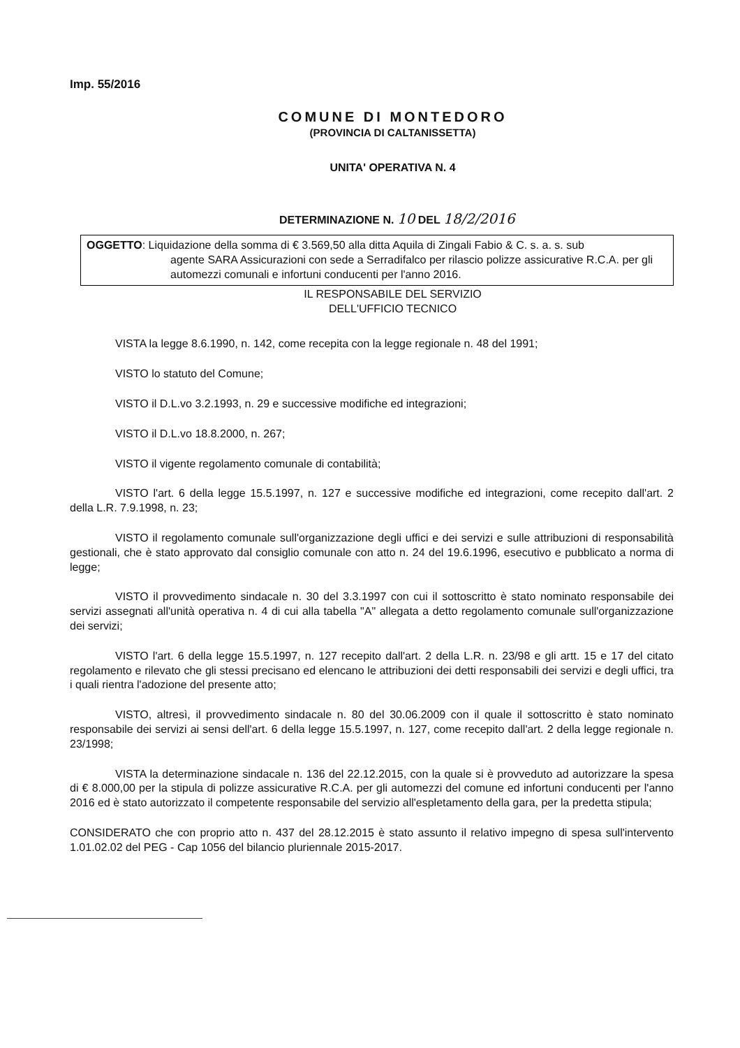Imp. 55/2016
COMUNE DI MONTEDORO
(PROVINCIA DI CALTANISSETTA)
UNITA' OPERATIVA N. 4
DETERMINAZIONE N. 10 DEL 18/2/2016
OGGETTO: Liquidazione della somma di € 3.569,50 alla ditta Aquila di Zingali Fabio & C. s. a. s. sub
agente SARA Assicurazioni con sede a Serradifalco per rilascio polizze assicurative R.C.A. per gli automezzi comunali e infortuni conducenti per l'anno 2016.
IL RESPONSABILE DEL SERVIZIO
DELL'UFFICIO TECNICO
VISTA la legge 8.6.1990, n. 142, come recepita con la legge regionale n. 48 del 1991;
VISTO lo statuto del Comune;
VISTO il D.L.vo 3.2.1993, n. 29 e successive modifiche ed integrazioni;
VISTO il D.L.vo 18.8.2000, n. 267;
VISTO il vigente regolamento comunale di contabilità;
VISTO l'art. 6 della legge 15.5.1997, n. 127 e successive modifiche ed integrazioni, come recepito dall'art. 2 della L.R. 7.9.1998, n. 23;
VISTO il regolamento comunale sull'organizzazione degli uffici e dei servizi e sulle attribuzioni di responsabilità gestionali, che è stato approvato dal consiglio comunale con atto n. 24 del 19.6.1996, esecutivo e pubblicato a norma di legge;
VISTO il provvedimento sindacale n. 30 del 3.3.1997 con cui il sottoscritto è stato nominato responsabile dei servizi assegnati all'unità operativa n. 4 di cui alla tabella "A" allegata a detto regolamento comunale sull'organizzazione dei servizi;
VISTO l'art. 6 della legge 15.5.1997, n. 127 recepito dall'art. 2 della L.R. n. 23/98 e gli artt. 15 e 17 del citato regolamento e rilevato che gli stessi precisano ed elencano le attribuzioni dei detti responsabili dei servizi e degli uffici, tra i quali rientra l'adozione del presente atto;
VISTO, altresì, il provvedimento sindacale n. 80 del 30.06.2009 con il quale il sottoscritto è stato nominato responsabile dei servizi ai sensi dell'art. 6 della legge 15.5.1997, n. 127, come recepito dall'art. 2 della legge regionale n. 23/1998;
VISTA la determinazione sindacale n. 136 del 22.12.2015, con la quale si è provveduto ad autorizzare la spesa di € 8.000,00 per la stipula di polizze assicurative R.C.A. per gli automezzi del comune ed infortuni conducenti per l'anno 2016 ed è stato autorizzato il competente responsabile del servizio all'espletamento della gara, per la predetta stipula;
CONSIDERATO che con proprio atto n. 437 del 28.12.2015 è stato assunto il relativo impegno di spesa sull'intervento 1.01.02.02 del PEG - Cap 1056 del bilancio pluriennale 2015-2017.